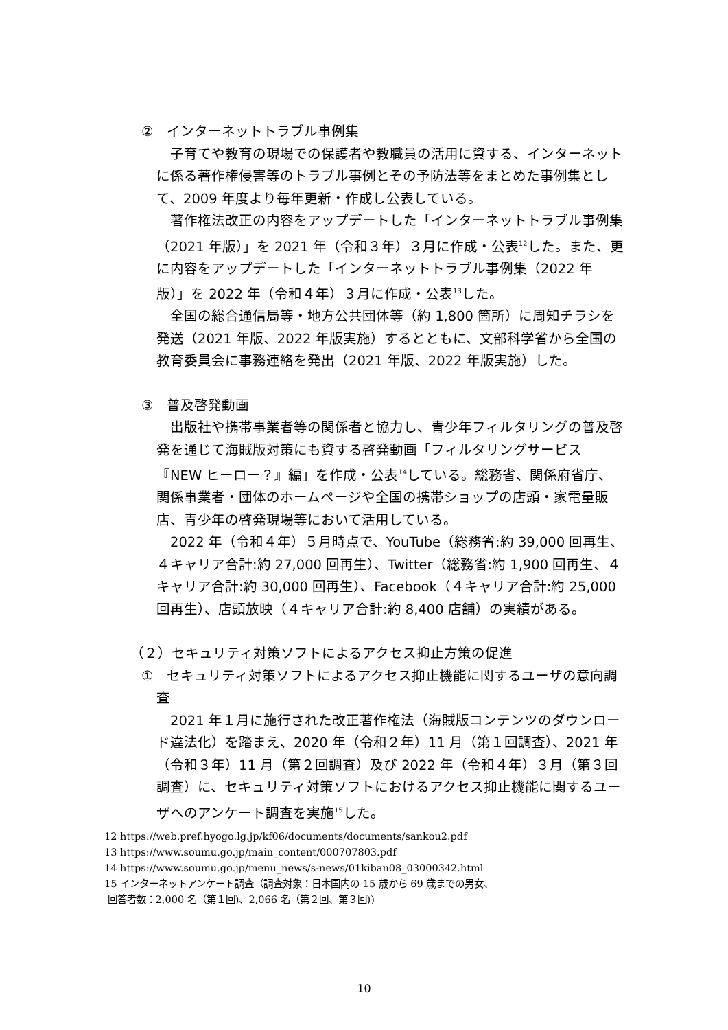②　インターネットトラブル事例集
子育てや教育の現場での保護者や教職員の活用に資する、インターネットに係る著作権侵害等のトラブル事例とその予防法等をまとめた事例集として、2009 年度より毎年更新・作成し公表している。
著作権法改正の内容をアップデートした「インターネットトラブル事例集（2021 年版）」を 2021 年（令和３年）３月に作成・公表<sup>12</sup>した。また、更に内容をアップデートした「インターネットトラブル事例集（2022 年版）」を 2022 年（令和４年）３月に作成・公表<sup>13</sup>した。
全国の総合通信局等・地方公共団体等（約 1,800 箇所）に周知チラシを発送（2021 年版、2022 年版実施）するとともに、文部科学省から全国の教育委員会に事務連絡を発出（2021 年版、2022 年版実施）した。
③　普及啓発動画
出版社や携帯事業者等の関係者と協力し、青少年フィルタリングの普及啓発を通じて海賊版対策にも資する啓発動画「フィルタリングサービス『NEW ヒーロー？』編」を作成・公表<sup>14</sup>している。総務省、関係府省庁、関係事業者・団体のホームページや全国の携帯ショップの店頭・家電量販店、青少年の啓発現場等において活用している。
2022 年（令和４年）５月時点で、YouTube（総務省:約 39,000 回再生、４キャリア合計:約 27,000 回再生）、Twitter（総務省:約 1,900 回再生、４キャリア合計:約 30,000 回再生）、Facebook（４キャリア合計:約 25,000 回再生）、店頭放映（４キャリア合計:約 8,400 店舗）の実績がある。
（２）セキュリティ対策ソフトによるアクセス抑止方策の促進
①　セキュリティ対策ソフトによるアクセス抑止機能に関するユーザの意向調査
2021 年１月に施行された改正著作権法（海賊版コンテンツのダウンロード違法化）を踏まえ、2020 年（令和２年）11 月（第１回調査）、2021 年（令和３年）11 月（第２回調査）及び 2022 年（令和４年）３月（第３回調査）に、セキュリティ対策ソフトにおけるアクセス抑止機能に関するユーザへのアンケート調査を実施<sup>15</sup>した。
12 https://web.pref.hyogo.lg.jp/kf06/documents/documents/sankou2.pdf
13 https://www.soumu.go.jp/main_content/000707803.pdf
14 https://www.soumu.go.jp/menu_news/s-news/01kiban08_03000342.html
15 インターネットアンケート調査（調査対象：日本国内の 15 歳から 69 歳までの男女、
回答者数：2,000 名（第１回)、2,066 名（第２回、第３回))
10